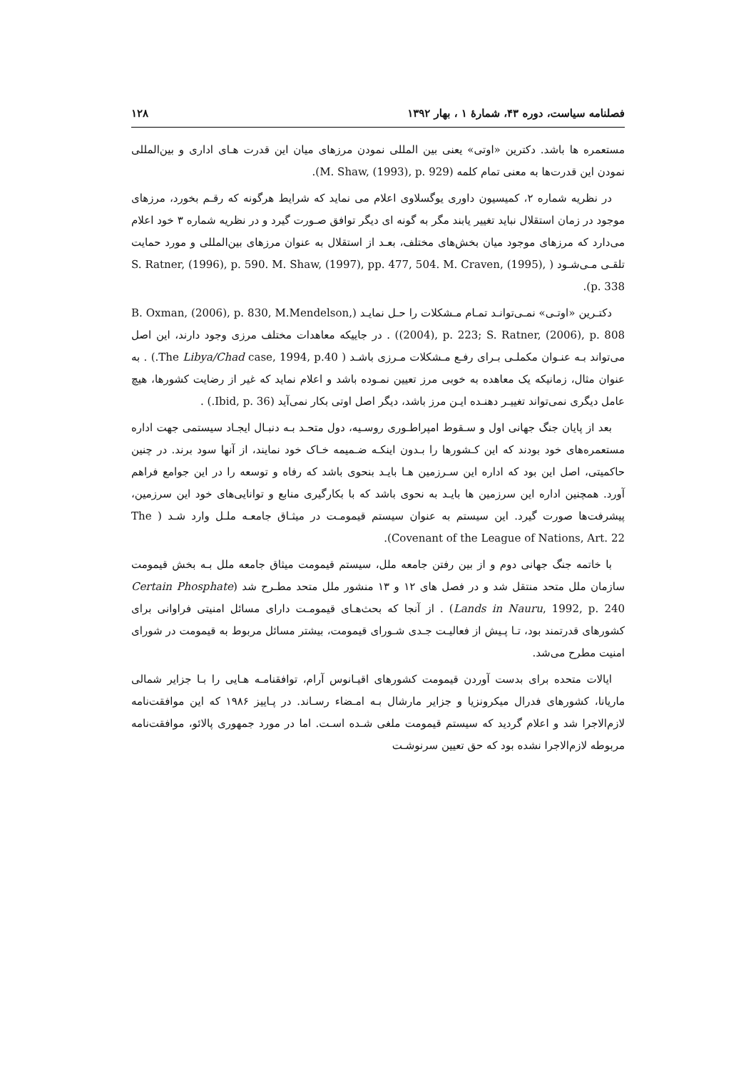فصلنامه سیاست، دوره ۴۳، شمارهٔ ۱ ، بهار ۱۳۹۲ ۱۲۸
مستعمره ها باشد. دکترین «اوتی» یعنی بین المللی نمودن مرزهای میان این قدرت هـای اداری و بین‌المللی نمودن این قدرت‌ها به معنی تمام کلمه (M. Shaw, (1993), p. 929).
در نظریه شماره ۲، کمیسیون داوری یوگسلاوی اعلام می نماید که شرایط هرگونه که رقـم بخورد، مرزهای موجود در زمان استقلال نباید تغییر یابند مگر به گونه ای دیگر توافق صـورت گیرد و در نظریه شماره ۳ خود اعلام می‌دارد که مرزهای موجود میان بخش‌های مختلف، بعـد از استقلال به عنوان مرزهای بین‌المللی و مورد حمایت تلقـی مـی‌شـود ( S. Ratner, (1996), p. 590. M. Shaw, (1997), pp. 477, 504. M. Craven, (1995), p. 338).
دکتـرین «اوتـی» نمـی‌توانـد تمـام مـشکلات را حـل نمایـد (B. Oxman, (2006), p. 830, M.Mendelson, (2004), p. 223; S. Ratner, (2006), p. 808) . در جاییکه معاهدات مختلف مرزی وجود دارند، این اصل می‌تواند بـه عنـوان مکملـی بـرای رفـع مـشکلات مـرزی باشـد ( The Libya/Chad case, 1994, p.40.) . به عنوان مثال، زمانیکه یک معاهده به خوبی مرز تعیین نمـوده باشد و اعلام نماید که غیر از رضایت کشورها، هیچ عامل دیگری نمی‌تواند تغییـر دهنـده ایـن مرز باشد، دیگر اصل اوتی بکار نمی‌آید (Ibid, p. 36.) .
بعد از پایان جنگ جهانی اول و سـقوط امپراطـوری روسـیه، دول متحـد بـه دنبـال ایجـاد سیستمی جهت اداره مستعمره‌های خود بودند که این کـشورها را بـدون اینکـه ضـمیمه خـاک خود نمایند، از آنها سود برند. در چنین حاکمیتی، اصل این بود که اداره این سـرزمین هـا بایـد بنحوی باشد که رفاه و توسعه را در این جوامع فراهم آورد. همچنین اداره این سرزمین ها بایـد به نحوی باشد که با بکارگیری منابع و توانایی‌های خود این سرزمین، پیشرفت‌ها صورت گیرد. این سیستم به عنوان سیستم قیمومـت در میثـاق جامعـه ملـل وارد شـد ( The Covenant of the League of Nations, Art. 22).
با خاتمه جنگ جهانی دوم و از بین رفتن جامعه ملل، سیستم قیمومت میثاق جامعه ملل بـه بخش قیمومت سازمان ملل متحد منتقل شد و در فصل های ۱۲ و ۱۳ منشور ملل متحد مطـرح شد (Certain Phosphate Lands in Nauru, 1992, p. 240) . از آنجا که بحث‌هـای قیمومـت دارای مسائل امنیتی فراوانی برای کشورهای قدرتمند بود، تـا پـیش از فعالیـت جـدی شـورای قیمومت، بیشتر مسائل مربوط به قیمومت در شورای امنیت مطرح می‌شد.
ایالات متحده برای بدست آوردن قیمومت کشورهای اقیـانوس آرام، توافقنامـه هـایی را بـا جزایر شمالی ماریانا، کشورهای فدرال میکرونزیا و جزایر مارشال بـه امـضاء رسـاند. در پـاییز ۱۹۸۶ که این موافقت‌نامه لازم‌الاجرا شد و اعلام گردید که سیستم قیمومت ملغی شـده اسـت. اما در مورد جمهوری پالائو، موافقت‌نامه مربوطه لازم‌الاجرا نشده بود که حق تعیین سرنوشـت